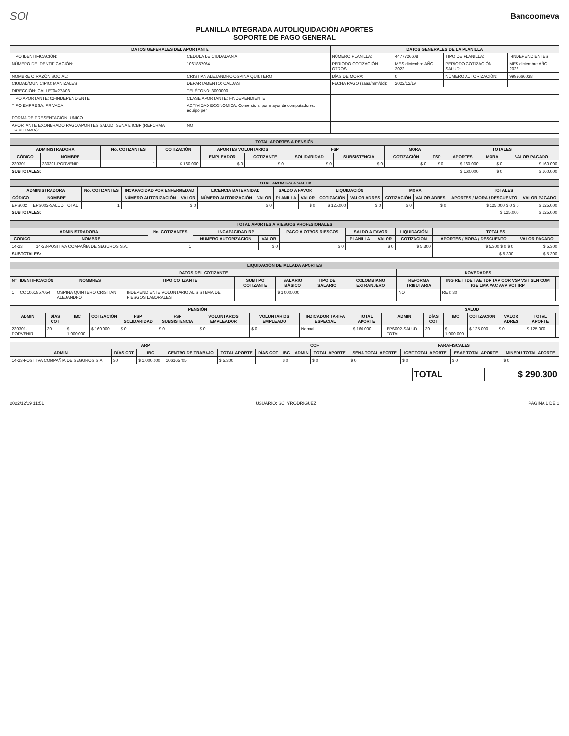SOI
Bancoomeva
PLANILLA INTEGRADA AUTOLIQUIDACIÓN APORTES
SOPORTE DE PAGO GENERAL
| DATOS GENERALES DEL APORTANTE | | DATOS GENERALES DE LA PLANILLA | | | |
| --- | --- | --- | --- | --- | --- |
| TIPO IDENTIFICACIÓN: | CEDULA DE CIUDADANIA | NÚMERO PLANILLA: | 4477726608 | TIPO DE PLANILLA: | I-INDEPENDIENTES |
| NÚMERO DE IDENTIFICACIÓN: | 1061857054 | PERIODO COTIZACIÓN OTROS | MES diciembre AÑO 2022 | PERIODO COTIZACIÓN SALUD: | MES diciembre AÑO 2022 |
| NOMBRE O RAZÓN SOCIAL: | CRISTIAN ALEJANDRO OSPINA QUINTERO | DÍAS DE MORA: | 0 | NÚMERO AUTORIZACIÓN: | 9992666038 |
| CIUDAD/MUNICIPIO: MANIZALES | DEPARTAMENTO: CALDAS | FECHA PAGO (aaaa/mm/dd): | 2022/12/19 | | |
| DIRECCIÓN: CALLE70#27A08 | TELÉFONO: 3000000 | | | | |
| TIPO APORTANTE: 02-INDEPENDIENTE | CLASE APORTANTE: I-INDEPENDIENTE | | | | |
| TIPO EMPRESA: PRIVADA | ACTIVIDAD ECONOMICA: Comercio al por mayor de computadores, equipo per | | | | |
| FORMA DE PRESENTACIÓN: UNICO | | | | | |
| APORTANTE EXONERADO PAGO APORTES SALUD, SENA E ICBF (REFORMA TRIBUTARIA): | NO | | | | |
| TOTAL APORTES A PENSIÓN | | | | | | | | | | | | |
| --- | --- | --- | --- | --- | --- | --- | --- | --- | --- | --- | --- | --- |
| ADMINISTRADORA | | No. COTIZANTES | COTIZACIÓN | APORTES VOLUNTARIOS | | FSP | | MORA | | TOTALES | | |
| CÓDIGO | NOMBRE | | | EMPLEADOR | COTIZANTE | SOLIDARIDAD | SUBSISTENCIA | COTIZACIÓN | FSP | APORTES | MORA | VALOR PAGADO |
| 230301 | 230301-PORVENIR | 1 | $ 160.000 | $ 0 | $ 0 | $ 0 | $ 0 | $ 0 | $ 0 | $ 160.000 | $ 0 | $ 160.000 |
| SUBTOTALES: | | | | | | | | | | $ 160.000 | $ 0 | $ 160.000 |
| TOTAL APORTES A SALUD | | | | | | | | | | | | | | |
| --- | --- | --- | --- | --- | --- | --- | --- | --- | --- | --- | --- | --- | --- | --- |
| ADMINISTRADORA | | No. COTIZANTES | INCAPACIDAD POR ENFERMEDAD | | LICENCIA MATERNIDAD | | SALDO A FAVOR | | LIQUIDACIÓN | | MORA | | TOTALES | |
| CÓDIGO | NOMBRE | | NÚMERO AUTORIZACIÓN | VALOR | NÚMERO AUTORIZACIÓN | VALOR | PLANILLA | VALOR | COTIZACIÓN | VALOR ADRES | COTIZACIÓN | VALOR ADRES | APORTES / MORA / DESCUENTO | VALOR PAGADO |
| EPS002 | EPS002-SALUD TOTAL | 1 | | $ 0 | | $ 0 | | $ 0 | $ 125.000 | $ 0 | $ 0 | $ 0 | $ 125.000 $ 0 $ 0 | $ 125.000 |
| SUBTOTALES: | | | | | | | | | | | | | $ 125.000 | $ 125.000 |
| TOTAL APORTES A RIESGOS PROFESIONALES | | | | | | | | | | |
| --- | --- | --- | --- | --- | --- | --- | --- | --- | --- | --- |
| ADMINISTRADORA | | No. COTIZANTES | INCAPACIDAD RP | | PAGO A OTROS RIESGOS | SALDO A FAVOR | | LIQUIDACIÓN | TOTALES | |
| CÓDIGO | NOMBRE | | NÚMERO AUTORIZACIÓN | VALOR | | PLANILLA | VALOR | COTIZACIÓN | APORTES / MORA / DESCUENTO | VALOR PAGADO |
| 14-23 | 14-23-POSITIVA COMPAÑIA DE SEGUROS S.A. | 1 | | $ 0 | $ 0 | | $ 0 | $ 5.300 | $ 5.300 $ 0 $ 0 | $ 5.300 |
| SUBTOTALES: | | | | | | | | | $ 5.300 | $ 5.300 |
| LIQUIDACIÓN DETALLADA APORTES | | | | | | | | | | |
| --- | --- | --- | --- | --- | --- | --- | --- | --- | --- | --- |
| DATOS DEL COTIZANTE | | | | | | | | NOVEDADES | | |
| Nº | IDENTIFICACIÓN | NOMBRES | TIPO COTIZANTE | SUBTIPO COTIZANTE | SALARIO BÁSICO | TIPO DE SALARIO | COLOMBIANO EXTRANJERO | REFORMA TRIBUTARIA | ING RET TDE TAE TDP TAP COR VSP VST SLN COM IGE LMA VAC AVP VCT IRP | |
| 1 | CC 1061857054 | OSPINA QUINTERO CRISTIAN ALEJANDRO | INDEPENDIENTE VOLUNTARIO AL SISTEMA DE RIESGOS LABORALES | | $ 1.000.000 | | | NO | RET: 30 | |
| PENSIÓN | | | | | | | | | | | SALUD | | | | | | |
| --- | --- | --- | --- | --- | --- | --- | --- | --- | --- | --- | --- | --- | --- | --- | --- | --- | --- |
| ADMIN | DÍAS COT | IBC | COTIZACIÓN | FSP SOLIDARIDAD | FSP SUBSISTENCIA | VOLUNTARIOS EMPLEADOR | VOLUNTARIOS EMPLEADO | INDICADOR TARIFA ESPECIAL | TOTAL APORTE | | ADMIN | DÍAS COT | IBC | COTIZACIÓN | VALOR ADRES | TOTAL APORTE | |
| 230301-PORVENIR | 30 | $ 1.000.000 | $ 160.000 | $ 0 | $ 0 | $ 0 | $ 0 | Normal | $ 160.000 | | EPS002-SALUD TOTAL | 30 | $ 1.000.000 | $ 125.000 | $ 0 | $ 125.000 | |
| ARP | | | | | | CCF | | | PARAFISCALES | | | |
| --- | --- | --- | --- | --- | --- | --- | --- | --- | --- | --- | --- | --- |
| ADMIN | DÍAS COT | IBC | CENTRO DE TRABAJO | TOTAL APORTE | DÍAS COT | IBC | ADMIN | TOTAL APORTE | SENA TOTAL APORTE | ICBF TOTAL APORTE | ESAP TOTAL APORTE | MINEDU TOTAL APORTE |
| 14-23-POSITIVA COMPAÑIA DE SEGUROS S.A | 30 | $ 1.000.000 | 106165705 | $ 5.300 | | $ 0 | | $ 0 | $ 0 | $ 0 | $ 0 | $ 0 |
| TOTAL | $ 290.300 |
2022/12/19 11:51 USUARIO: SOI YRODRIGUEZ PAGINA 1 DE 1